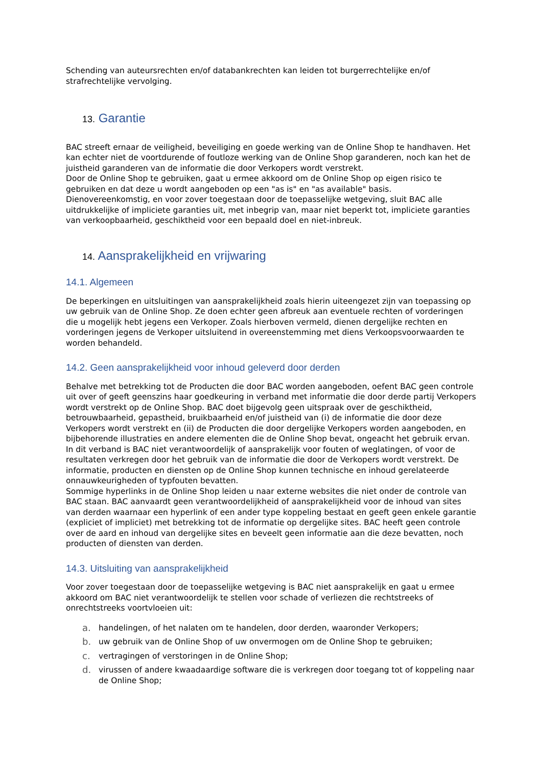Schending van auteursrechten en/of databankrechten kan leiden tot burgerrechtelijke en/of strafrechtelijke vervolging.
13. Garantie
BAC streeft ernaar de veiligheid, beveiliging en goede werking van de Online Shop te handhaven. Het kan echter niet de voortdurende of foutloze werking van de Online Shop garanderen, noch kan het de juistheid garanderen van de informatie die door Verkopers wordt verstrekt.
Door de Online Shop te gebruiken, gaat u ermee akkoord om de Online Shop op eigen risico te gebruiken en dat deze u wordt aangeboden op een "as is" en "as available" basis.
Dienovereenkomstig, en voor zover toegestaan door de toepasselijke wetgeving, sluit BAC alle uitdrukkelijke of impliciete garanties uit, met inbegrip van, maar niet beperkt tot, impliciete garanties van verkoopbaarheid, geschiktheid voor een bepaald doel en niet-inbreuk.
14. Aansprakelijkheid en vrijwaring
14.1. Algemeen
De beperkingen en uitsluitingen van aansprakelijkheid zoals hierin uiteengezet zijn van toepassing op uw gebruik van de Online Shop. Ze doen echter geen afbreuk aan eventuele rechten of vorderingen die u mogelijk hebt jegens een Verkoper. Zoals hierboven vermeld, dienen dergelijke rechten en vorderingen jegens de Verkoper uitsluitend in overeenstemming met diens Verkoopsvoorwaarden te worden behandeld.
14.2. Geen aansprakelijkheid voor inhoud geleverd door derden
Behalve met betrekking tot de Producten die door BAC worden aangeboden, oefent BAC geen controle uit over of geeft geenszins haar goedkeuring in verband met informatie die door derde partij Verkopers wordt verstrekt op de Online Shop. BAC doet bijgevolg geen uitspraak over de geschiktheid, betrouwbaarheid, gepastheid, bruikbaarheid en/of juistheid van (i) de informatie die door deze Verkopers wordt verstrekt en (ii) de Producten die door dergelijke Verkopers worden aangeboden, en bijbehorende illustraties en andere elementen die de Online Shop bevat, ongeacht het gebruik ervan. In dit verband is BAC niet verantwoordelijk of aansprakelijk voor fouten of weglatingen, of voor de resultaten verkregen door het gebruik van de informatie die door de Verkopers wordt verstrekt. De informatie, producten en diensten op de Online Shop kunnen technische en inhoud gerelateerde onnauwkeurigheden of typfouten bevatten.
Sommige hyperlinks in de Online Shop leiden u naar externe websites die niet onder de controle van BAC staan. BAC aanvaardt geen verantwoordelijkheid of aansprakelijkheid voor de inhoud van sites van derden waarnaar een hyperlink of een ander type koppeling bestaat en geeft geen enkele garantie (expliciet of impliciet) met betrekking tot de informatie op dergelijke sites. BAC heeft geen controle over de aard en inhoud van dergelijke sites en beveelt geen informatie aan die deze bevatten, noch producten of diensten van derden.
14.3. Uitsluiting van aansprakelijkheid
Voor zover toegestaan door de toepasselijke wetgeving is BAC niet aansprakelijk en gaat u ermee akkoord om BAC niet verantwoordelijk te stellen voor schade of verliezen die rechtstreeks of onrechtstreeks voortvloeien uit:
a. handelingen, of het nalaten om te handelen, door derden, waaronder Verkopers;
b. uw gebruik van de Online Shop of uw onvermogen om de Online Shop te gebruiken;
c. vertragingen of verstoringen in de Online Shop;
d. virussen of andere kwaadaardige software die is verkregen door toegang tot of koppeling naar de Online Shop;